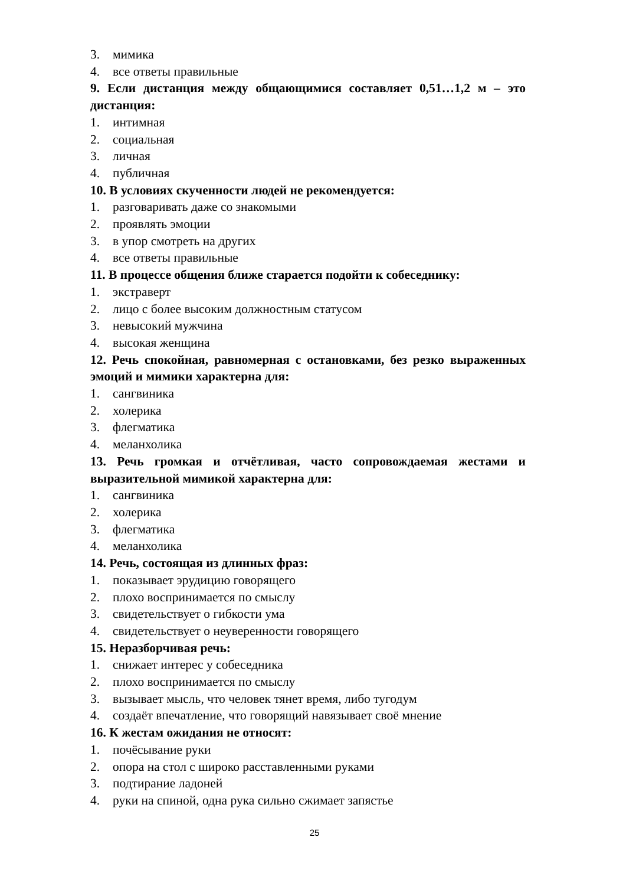3. мимика
4. все ответы правильные
9. Если дистанция между общающимися составляет 0,51…1,2 м – это дистанция:
1. интимная
2. социальная
3. личная
4. публичная
10. В условиях скученности людей не рекомендуется:
1. разговаривать даже со знакомыми
2. проявлять эмоции
3. в упор смотреть на других
4. все ответы правильные
11. В процессе общения ближе старается подойти к собеседнику:
1. экстраверт
2. лицо с более высоким должностным статусом
3. невысокий мужчина
4. высокая женщина
12. Речь спокойная, равномерная с остановками, без резко выраженных эмоций и мимики характерна для:
1. сангвиника
2. холерика
3. флегматика
4. меланхолика
13. Речь громкая и отчётливая, часто сопровождаемая жестами и выразительной мимикой характерна для:
1. сангвиника
2. холерика
3. флегматика
4. меланхолика
14. Речь, состоящая из длинных фраз:
1. показывает эрудицию говорящего
2. плохо воспринимается по смыслу
3. свидетельствует о гибкости ума
4. свидетельствует о неуверенности говорящего
15. Неразборчивая речь:
1. снижает интерес у собеседника
2. плохо воспринимается по смыслу
3. вызывает мысль, что человек тянет время, либо тугодум
4. создаёт впечатление, что говорящий навязывает своё мнение
16. К жестам ожидания не относят:
1. почёсывание руки
2. опора на стол с широко расставленными руками
3. подтирание ладоней
4. руки на спиной, одна рука сильно сжимает запястье
25